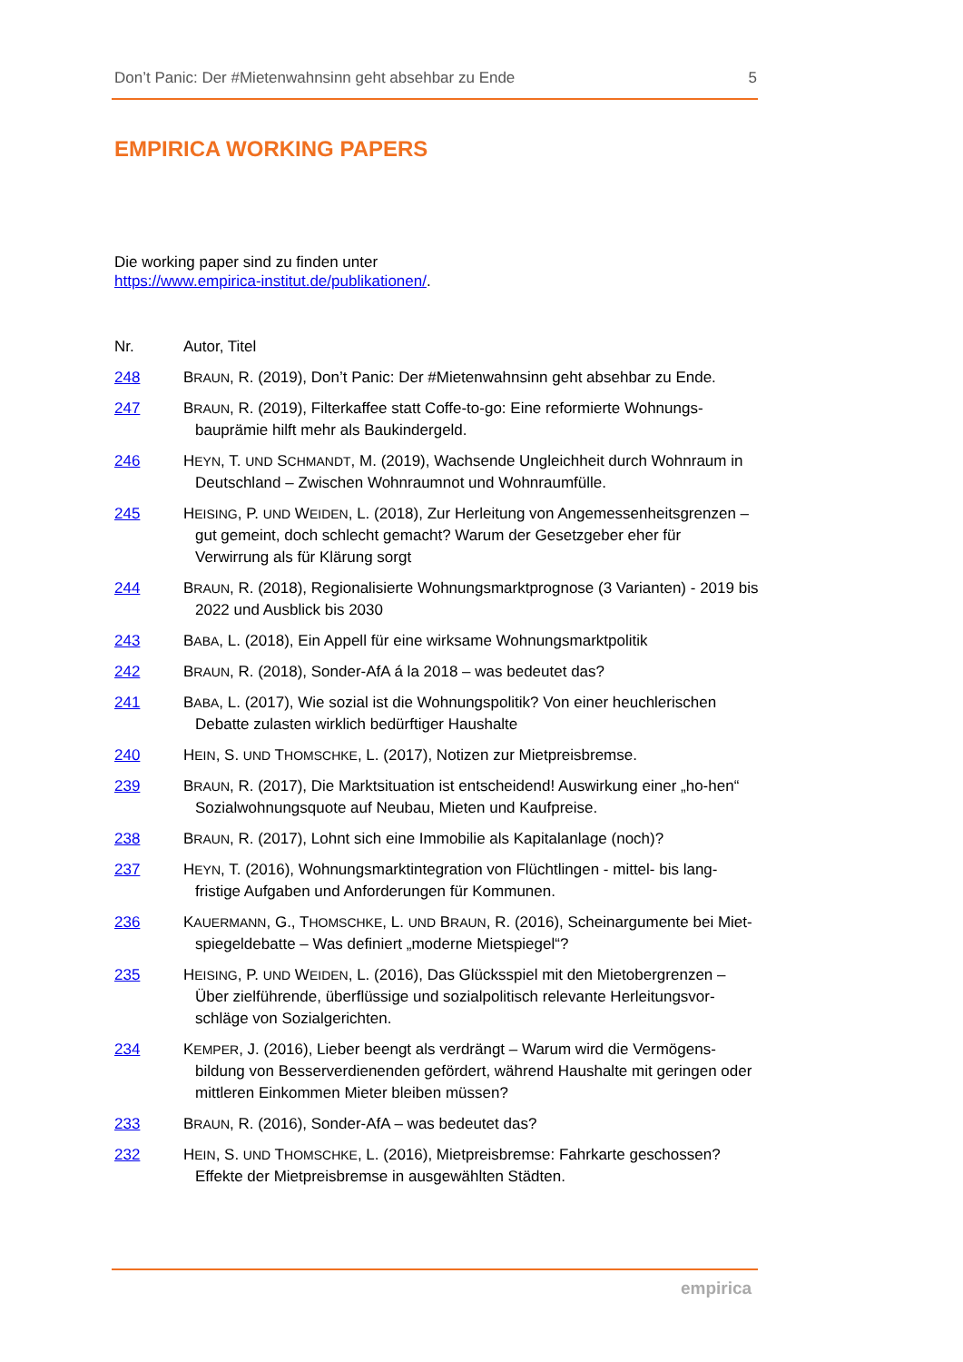Don’t Panic: Der #Mietenwahnsinn geht absehbar zu Ende 5
EMPIRICA WORKING PAPERS
Die working paper sind zu finden unter
https://www.empirica-institut.de/publikationen/.
| Nr. | Autor, Titel |
| --- | --- |
| 248 | B RAUN , R. (2019), Don’t Panic: Der #Mietenwahnsinn geht absehbar zu Ende. |
| 247 | B RAUN , R. (2019), Filterkaffee statt Coffe-to-go: Eine reformierte Wohnungs-bauprämie hilft mehr als Baukindergeld. |
| 246 | H EYN , T. UND S CHMANDT , M. (2019), Wachsende Ungleichheit durch Wohnraum in Deutschland – Zwischen Wohnraumnot und Wohnraumfülle. |
| 245 | H EISING , P. UND W EIDEN , L. (2018), Zur Herleitung von Angemessenheitsgrenzen – gut gemeint, doch schlecht gemacht? Warum der Gesetzgeber eher für Verwirrung als für Klärung sorgt |
| 244 | B RAUN , R. (2018), Regionalisierte Wohnungsmarktprognose (3 Varianten) - 2019 bis 2022 und Ausblick bis 2030 |
| 243 | B ABA , L. (2018), Ein Appell für eine wirksame Wohnungsmarktpolitik |
| 242 | B RAUN , R. (2018), Sonder-AfA á la 2018 – was bedeutet das? |
| 241 | B ABA , L. (2017), Wie sozial ist die Wohnungspolitik? Von einer heuchlerischen Debatte zulasten wirklich bedürftiger Haushalte |
| 240 | H EIN , S. UND T HOMSCHKE , L. (2017), Notizen zur Mietpreisbremse. |
| 239 | B RAUN , R. (2017), Die Marktsituation ist entscheidend! Auswirkung einer „ho-hen“ Sozialwohnungsquote auf Neubau, Mieten und Kaufpreise. |
| 238 | B RAUN , R. (2017), Lohnt sich eine Immobilie als Kapitalanlage (noch)? |
| 237 | H EYN , T. (2016), Wohnungsmarktintegration von Flüchtlingen - mittel- bis lang-fristige Aufgaben und Anforderungen für Kommunen. |
| 236 | K AUERMANN , G., T HOMSCHKE , L. UND B RAUN , R. (2016), Scheinargumente bei Miet-spiegeldebatte – Was definiert „moderne Mietspiegel“? |
| 235 | H EISING , P. UND W EIDEN , L. (2016), Das Glücksspiel mit den Mietobergrenzen – Über zielführende, überflüssige und sozialpolitisch relevante Herleitungsvor-schläge von Sozialgerichten. |
| 234 | K EMPER , J. (2016), Lieber beengt als verdrängt – Warum wird die Vermögens-bildung von Besserverdienenden gefördert, während Haushalte mit geringen oder mittleren Einkommen Mieter bleiben müssen? |
| 233 | B RAUN , R. (2016), Sonder-AfA – was bedeutet das? |
| 232 | H EIN , S. UND T HOMSCHKE , L. (2016), Mietpreisbremse: Fahrkarte geschossen? Effekte der Mietpreisbremse in ausgewählten Städten. |
empirica